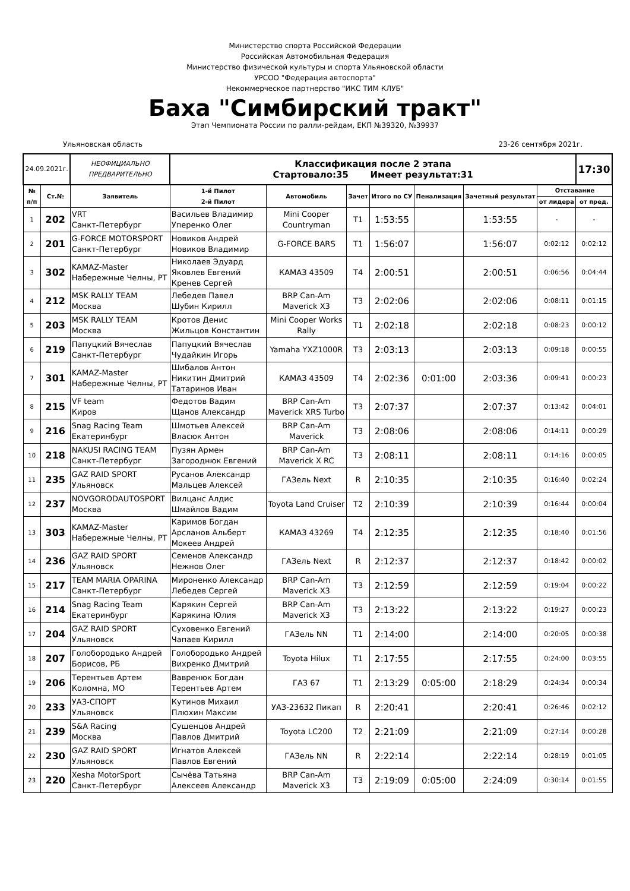Министерство спорта Российской Федерации
Российская Автомобильная Федерация
Министерство физической культуры и спорта Ульяновской области
УРСОО "Федерация автоспорта"
Некоммерческое партнерство "ИКС ТИМ КЛУБ"
Баха "Симбирский тракт"
Этап Чемпионата России по ралли-рейдам, ЕКП №39320, №39937
Ульяновская область 23-26 сентября 2021г.
| 24.09.2021г. | | НЕОФИЦИАЛЬНО ПРЕДВАРИТЕЛЬНО | Классификация после 2 этапа Стартовало:35 Имеет результат:31 | | | | | | | 17:30 |
| № п/п | Ст.№ | Заявитель | 1-й Пилот 2-й Пилот | Автомобиль | Зачет | Итого по СУ | Пенализация | Зачетный результат | Отставание | |
| | | | | | | | | | от лидера | от пред. |
| 1 | 202 | VRT Санкт-Петербург | Васильев Владимир Уперенко Олег | Mini Cooper Countryman | T1 | 1:53:55 | | 1:53:55 | - | - |
| 2 | 201 | G-FORCE MOTORSPORT Санкт-Петербург | Новиков Андрей Новиков Владимир | G-FORCE BARS | T1 | 1:56:07 | | 1:56:07 | 0:02:12 | 0:02:12 |
| 3 | 302 | KAMAZ-Master Набережные Челны, РТ | Николаев Эдуард Яковлев Евгений Кренев Сергей | КАМАЗ 43509 | T4 | 2:00:51 | | 2:00:51 | 0:06:56 | 0:04:44 |
| 4 | 212 | MSK RALLY TEAM Москва | Лебедев Павел Шубин Кирилл | BRP Can-Am Maverick X3 | T3 | 2:02:06 | | 2:02:06 | 0:08:11 | 0:01:15 |
| 5 | 203 | MSK RALLY TEAM Москва | Кротов Денис Жильцов Константин | Mini Cooper Works Rally | T1 | 2:02:18 | | 2:02:18 | 0:08:23 | 0:00:12 |
| 6 | 219 | Папуцкий Вячеслав Санкт-Петербург | Папуцкий Вячеслав Чудайкин Игорь | Yamaha YXZ1000R | T3 | 2:03:13 | | 2:03:13 | 0:09:18 | 0:00:55 |
| 7 | 301 | KAMAZ-Master Набережные Челны, РТ | Шибалов Антон Никитин Дмитрий Татаринов Иван | КАМАЗ 43509 | T4 | 2:02:36 | 0:01:00 | 2:03:36 | 0:09:41 | 0:00:23 |
| 8 | 215 | VF team Киров | Федотов Вадим Щанов Александр | BRP Can-Am Maverick XRS Turbo | T3 | 2:07:37 | | 2:07:37 | 0:13:42 | 0:04:01 |
| 9 | 216 | Snag Racing Team Екатеринбург | Шмотьев Алексей Власюк Антон | BRP Can-Am Maverick | T3 | 2:08:06 | | 2:08:06 | 0:14:11 | 0:00:29 |
| 10 | 218 | NAKUSI RACING TEAM Санкт-Петербург | Пузян Армен Загороднюк Евгений | BRP Can-Am Maverick X RC | T3 | 2:08:11 | | 2:08:11 | 0:14:16 | 0:00:05 |
| 11 | 235 | GAZ RAID SPORT Ульяновск | Русанов Александр Мальцев Алексей | ГАЗель Next | R | 2:10:35 | | 2:10:35 | 0:16:40 | 0:02:24 |
| 12 | 237 | NOVGORODAUTOSPORT Москва | Вилцанс Алдис Шмайлов Вадим | Toyota Land Cruiser | T2 | 2:10:39 | | 2:10:39 | 0:16:44 | 0:00:04 |
| 13 | 303 | KAMAZ-Master Набережные Челны, РТ | Каримов Богдан Арсланов Альберт Мокеев Андрей | КАМАЗ 43269 | T4 | 2:12:35 | | 2:12:35 | 0:18:40 | 0:01:56 |
| 14 | 236 | GAZ RAID SPORT Ульяновск | Семенов Александр Нежнов Олег | ГАЗель Next | R | 2:12:37 | | 2:12:37 | 0:18:42 | 0:00:02 |
| 15 | 217 | TEAM MARIA OPARINA Санкт-Петербург | Мироненко Александр Лебедев Сергей | BRP Can-Am Maverick X3 | T3 | 2:12:59 | | 2:12:59 | 0:19:04 | 0:00:22 |
| 16 | 214 | Snag Racing Team Екатеринбург | Карякин Сергей Карякина Юлия | BRP Can-Am Maverick X3 | T3 | 2:13:22 | | 2:13:22 | 0:19:27 | 0:00:23 |
| 17 | 204 | GAZ RAID SPORT Ульяновск | Суховенко Евгений Чапаев Кирилл | ГАЗель NN | T1 | 2:14:00 | | 2:14:00 | 0:20:05 | 0:00:38 |
| 18 | 207 | Голобородько Андрей Борисов, РБ | Голобородько Андрей Вихренко Дмитрий | Toyota Hilux | T1 | 2:17:55 | | 2:17:55 | 0:24:00 | 0:03:55 |
| 19 | 206 | Терентьев Артем Коломна, МО | Вавренюк Богдан Терентьев Артем | ГАЗ 67 | T1 | 2:13:29 | 0:05:00 | 2:18:29 | 0:24:34 | 0:00:34 |
| 20 | 233 | УАЗ-СПОРТ Ульяновск | Кутинов Михаил Плюхин Максим | УАЗ-23632 Пикап | R | 2:20:41 | | 2:20:41 | 0:26:46 | 0:02:12 |
| 21 | 239 | S&A Racing Москва | Сушенцов Андрей Павлов Дмитрий | Toyota LC200 | T2 | 2:21:09 | | 2:21:09 | 0:27:14 | 0:00:28 |
| 22 | 230 | GAZ RAID SPORT Ульяновск | Игнатов Алексей Павлов Евгений | ГАЗель NN | R | 2:22:14 | | 2:22:14 | 0:28:19 | 0:01:05 |
| 23 | 220 | Xesha MotorSport Санкт-Петербург | Сычёва Татьяна Алексеев Александр | BRP Can-Am Maverick X3 | T3 | 2:19:09 | 0:05:00 | 2:24:09 | 0:30:14 | 0:01:55 |